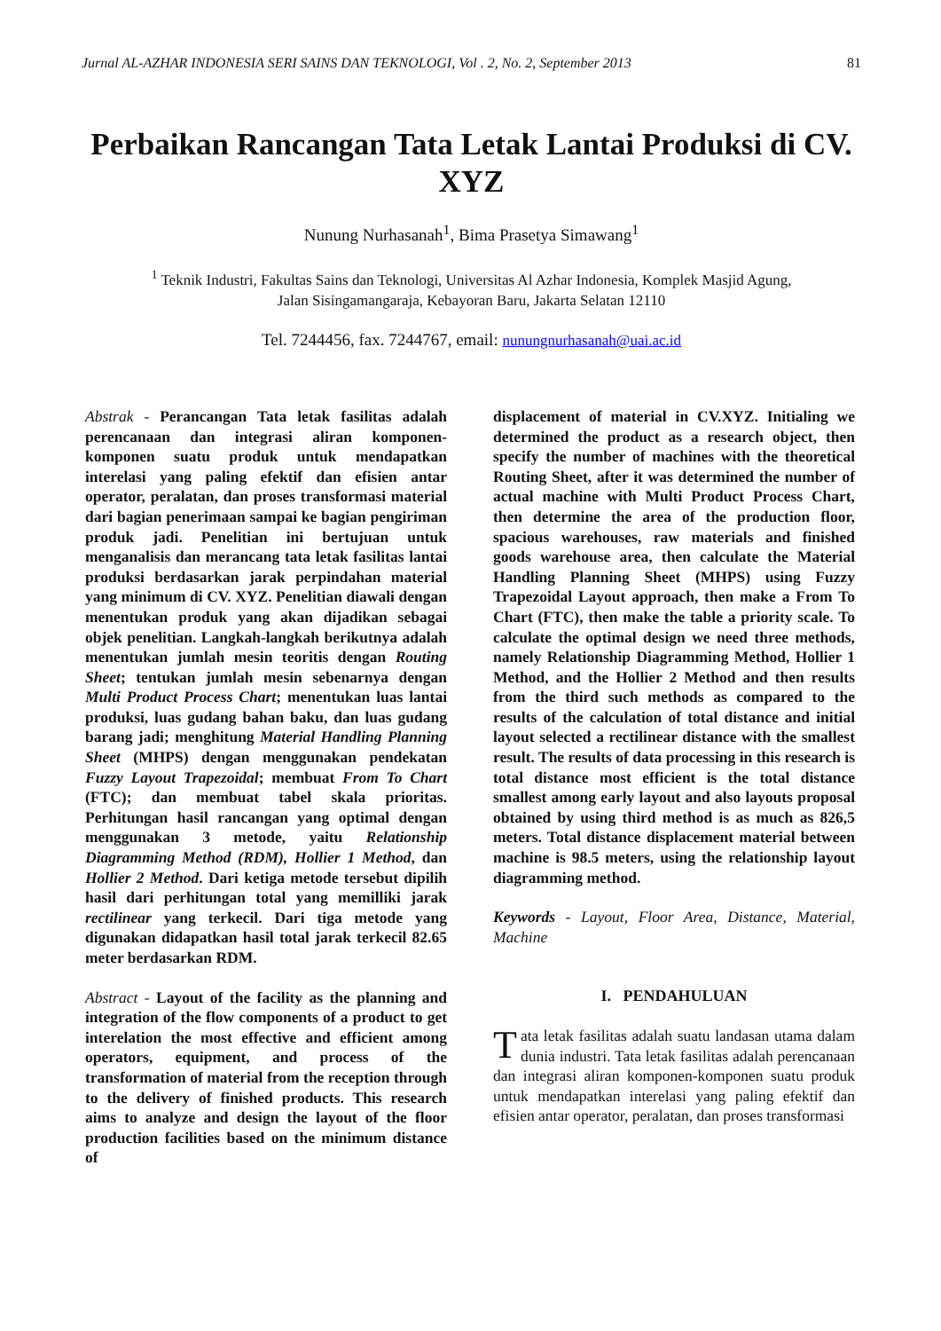Jurnal AL-AZHAR INDONESIA SERI SAINS DAN TEKNOLOGI, Vol . 2, No. 2, September 2013 81
Perbaikan Rancangan Tata Letak Lantai Produksi di CV. XYZ
Nunung Nurhasanah<sup>1</sup>, Bima Prasetya Simawang<sup>1</sup>
<sup>1</sup> Teknik Industri, Fakultas Sains dan Teknologi, Universitas Al Azhar Indonesia, Komplek Masjid Agung,
Jalan Sisingamangaraja, Kebayoran Baru, Jakarta Selatan 12110
Tel. 7244456, fax. 7244767, email: nunungnurhasanah@uai.ac.id
Abstrak - Perancangan Tata letak fasilitas adalah perencanaan dan integrasi aliran komponen-komponen suatu produk untuk mendapatkan interelasi yang paling efektif dan efisien antar operator, peralatan, dan proses transformasi material dari bagian penerimaan sampai ke bagian pengiriman produk jadi. Penelitian ini bertujuan untuk menganalisis dan merancang tata letak fasilitas lantai produksi berdasarkan jarak perpindahan material yang minimum di CV. XYZ. Penelitian diawali dengan menentukan produk yang akan dijadikan sebagai objek penelitian. Langkah-langkah berikutnya adalah menentukan jumlah mesin teoritis dengan Routing Sheet; tentukan jumlah mesin sebenarnya dengan Multi Product Process Chart; menentukan luas lantai produksi, luas gudang bahan baku, dan luas gudang barang jadi; menghitung Material Handling Planning Sheet (MHPS) dengan menggunakan pendekatan Fuzzy Layout Trapezoidal; membuat From To Chart (FTC); dan membuat tabel skala prioritas. Perhitungan hasil rancangan yang optimal dengan menggunakan 3 metode, yaitu Relationship Diagramming Method (RDM), Hollier 1 Method, dan Hollier 2 Method. Dari ketiga metode tersebut dipilih hasil dari perhitungan total yang memilliki jarak rectilinear yang terkecil. Dari tiga metode yang digunakan didapatkan hasil total jarak terkecil 82.65 meter berdasarkan RDM.
Abstract - Layout of the facility as the planning and integration of the flow components of a product to get interelation the most effective and efficient among operators, equipment, and process of the transformation of material from the reception through to the delivery of finished products. This research aims to analyze and design the layout of the floor production facilities based on the minimum distance of
displacement of material in CV.XYZ. Initialing we determined the product as a research object, then specify the number of machines with the theoretical Routing Sheet, after it was determined the number of actual machine with Multi Product Process Chart, then determine the area of the production floor, spacious warehouses, raw materials and finished goods warehouse area, then calculate the Material Handling Planning Sheet (MHPS) using Fuzzy Trapezoidal Layout approach, then make a From To Chart (FTC), then make the table a priority scale. To calculate the optimal design we need three methods, namely Relationship Diagramming Method, Hollier 1 Method, and the Hollier 2 Method and then results from the third such methods as compared to the results of the calculation of total distance and initial layout selected a rectilinear distance with the smallest result. The results of data processing in this research is total distance most efficient is the total distance smallest among early layout and also layouts proposal obtained by using third method is as much as 826,5 meters. Total distance displacement material between machine is 98.5 meters, using the relationship layout diagramming method.
Keywords - Layout, Floor Area, Distance, Material, Machine
I. PENDAHULUAN
Tata letak fasilitas adalah suatu landasan utama dalam dunia industri. Tata letak fasilitas adalah perencanaan dan integrasi aliran komponen-komponen suatu produk untuk mendapatkan interelasi yang paling efektif dan efisien antar operator, peralatan, dan proses transformasi